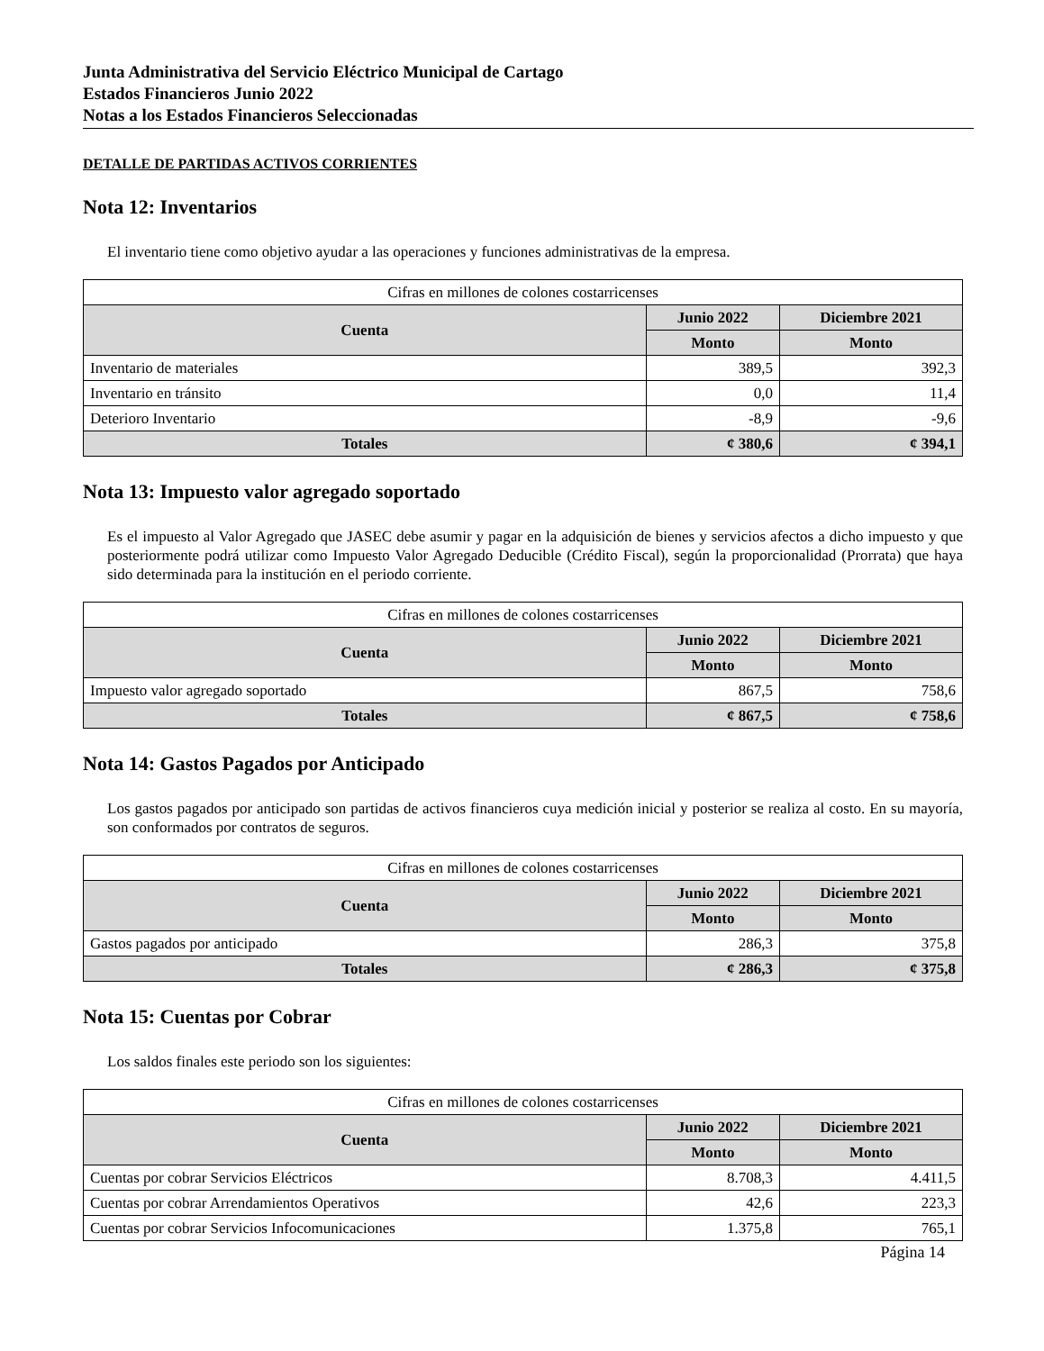Junta Administrativa del Servicio Eléctrico Municipal de Cartago
Estados Financieros Junio 2022
Notas a los Estados Financieros Seleccionadas
DETALLE DE PARTIDAS ACTIVOS CORRIENTES
Nota 12: Inventarios
El inventario tiene como objetivo ayudar a las operaciones y funciones administrativas de la empresa.
| Cifras en millones de colones costarricenses | | |
| Cuenta | Junio 2022 | Diciembre 2021 |
| | Monto | Monto |
| Inventario de materiales | 389,5 | 392,3 |
| Inventario en tránsito | 0,0 | 11,4 |
| Deterioro Inventario | -8,9 | -9,6 |
| Totales | ¢ 380,6 | ¢ 394,1 |
Nota 13: Impuesto valor agregado soportado
Es el impuesto al Valor Agregado que JASEC debe asumir y pagar en la adquisición de bienes y servicios afectos a dicho impuesto y que posteriormente podrá utilizar como Impuesto Valor Agregado Deducible (Crédito Fiscal), según la proporcionalidad (Prorrata) que haya sido determinada para la institución en el periodo corriente.
| Cifras en millones de colones costarricenses | | |
| Cuenta | Junio 2022 | Diciembre 2021 |
| | Monto | Monto |
| Impuesto valor agregado soportado | 867,5 | 758,6 |
| Totales | ¢ 867,5 | ¢ 758,6 |
Nota 14: Gastos Pagados por Anticipado
Los gastos pagados por anticipado son partidas de activos financieros cuya medición inicial y posterior se realiza al costo. En su mayoría, son conformados por contratos de seguros.
| Cifras en millones de colones costarricenses | | |
| Cuenta | Junio 2022 | Diciembre 2021 |
| | Monto | Monto |
| Gastos pagados por anticipado | 286,3 | 375,8 |
| Totales | ¢ 286,3 | ¢ 375,8 |
Nota 15: Cuentas por Cobrar
Los saldos finales este periodo son los siguientes:
| Cifras en millones de colones costarricenses | | |
| Cuenta | Junio 2022 | Diciembre 2021 |
| | Monto | Monto |
| Cuentas por cobrar Servicios Eléctricos | 8.708,3 | 4.411,5 |
| Cuentas por cobrar Arrendamientos Operativos | 42,6 | 223,3 |
| Cuentas por cobrar Servicios Infocomunicaciones | 1.375,8 | 765,1 |
Página 14